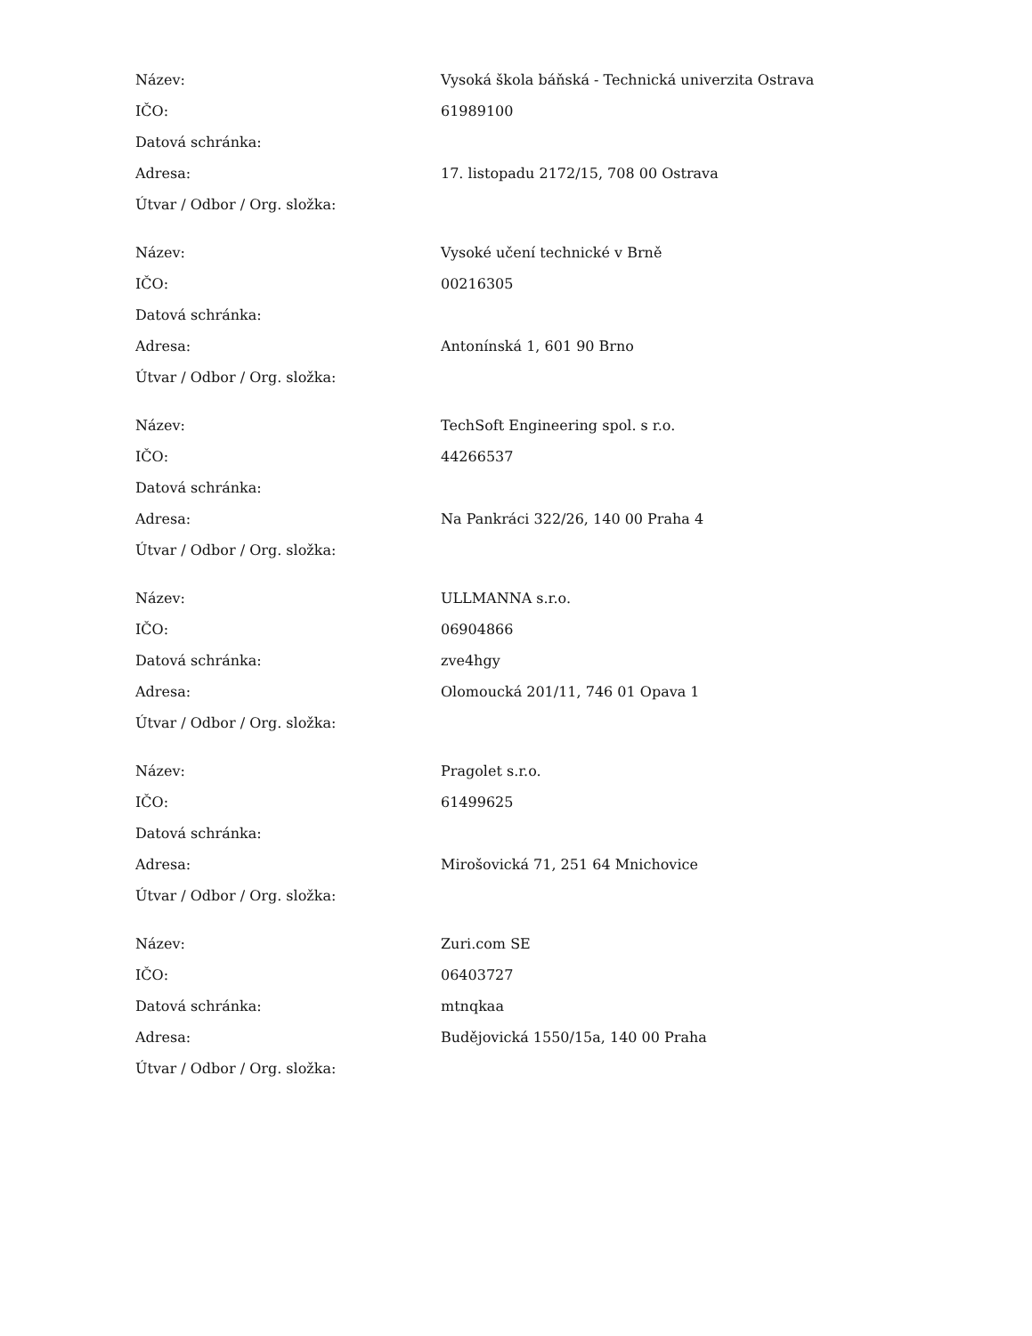| Název: | Vysoká škola báňská - Technická univerzita Ostrava |
| IČO: | 61989100 |
| Datová schránka: | |
| Adresa: | 17. listopadu 2172/15, 708 00 Ostrava |
| Útvar / Odbor / Org. složka: | |
| Název: | Vysoké učení technické v Brně |
| IČO: | 00216305 |
| Datová schránka: | |
| Adresa: | Antonínská 1, 601 90 Brno |
| Útvar / Odbor / Org. složka: | |
| Název: | TechSoft Engineering spol. s r.o. |
| IČO: | 44266537 |
| Datová schránka: | |
| Adresa: | Na Pankráci 322/26, 140 00 Praha 4 |
| Útvar / Odbor / Org. složka: | |
| Název: | ULLMANNA s.r.o. |
| IČO: | 06904866 |
| Datová schránka: | zve4hgy |
| Adresa: | Olomoucká 201/11, 746 01 Opava 1 |
| Útvar / Odbor / Org. složka: | |
| Název: | Pragolet s.r.o. |
| IČO: | 61499625 |
| Datová schránka: | |
| Adresa: | Mirošovická 71, 251 64 Mnichovice |
| Útvar / Odbor / Org. složka: | |
| Název: | Zuri.com SE |
| IČO: | 06403727 |
| Datová schránka: | mtnqkaa |
| Adresa: | Budějovická 1550/15a, 140 00 Praha |
| Útvar / Odbor / Org. složka: | |